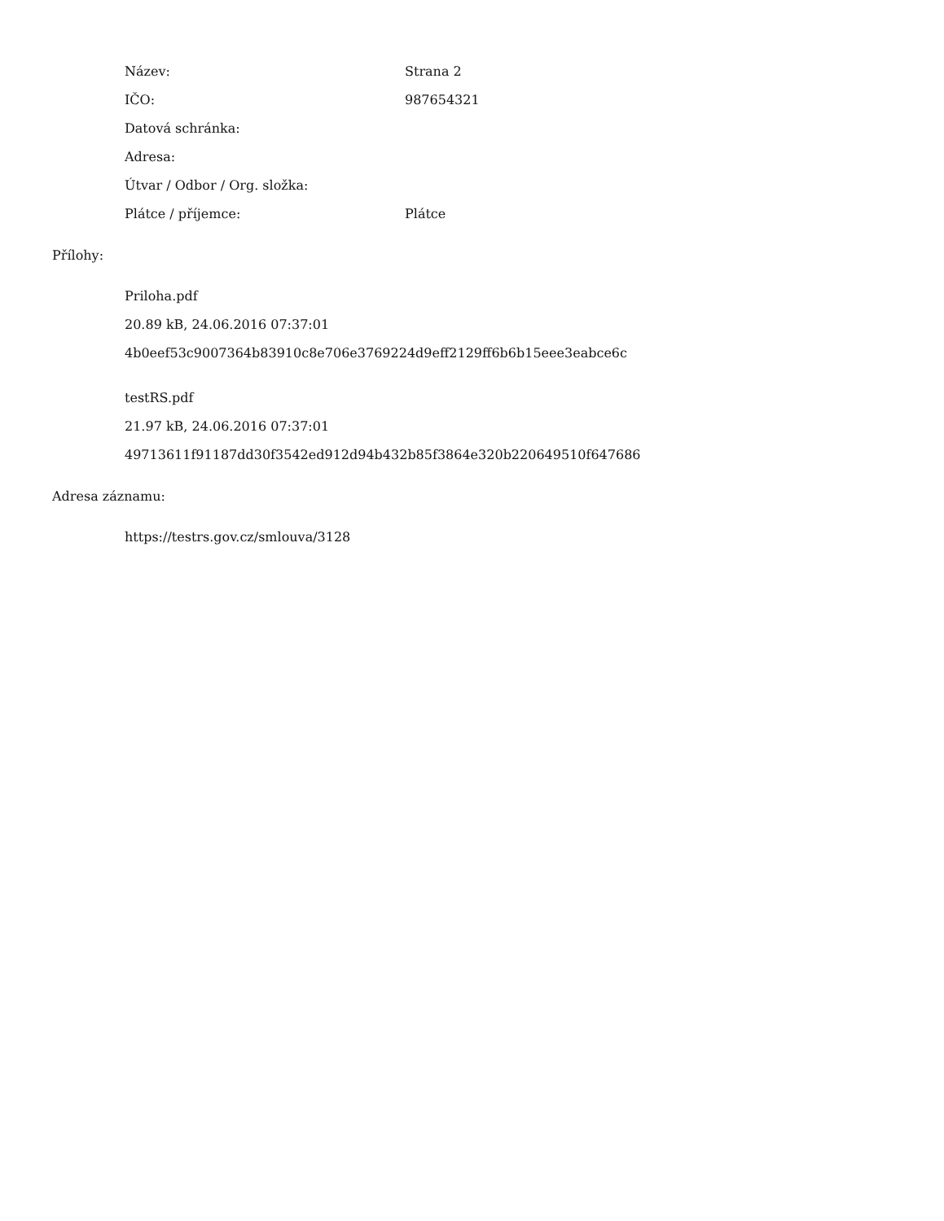Název: Strana 2
IČO: 987654321
Datová schránka:
Adresa:
Útvar / Odbor / Org. složka:
Plátce / příjemce: Plátce
Přílohy:
Priloha.pdf
20.89 kB, 24.06.2016 07:37:01
4b0eef53c9007364b83910c8e706e3769224d9eff2129ff6b6b15eee3eabce6c
testRS.pdf
21.97 kB, 24.06.2016 07:37:01
49713611f91187dd30f3542ed912d94b432b85f3864e320b220649510f647686
Adresa záznamu:
https://testrs.gov.cz/smlouva/3128